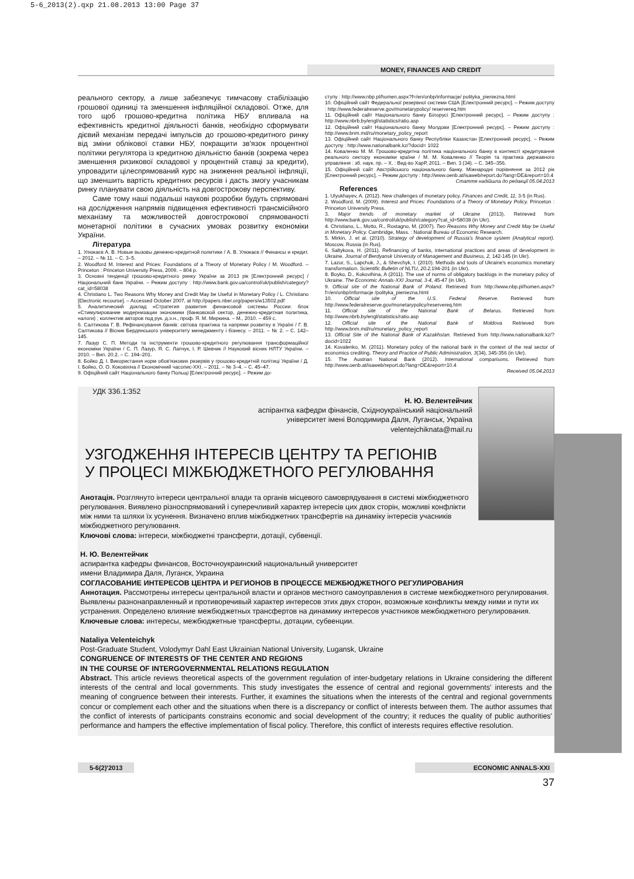5-6_2013(2).qxp 21.08.2013 13:00 Page 37
MONEY, FINANCES AND CREDIT
реального сектору, а лише забезпечує тимчасову стабілізацію грошової одиниці та зменшення інфляційної складової. Отже, для того щоб грошово-кредитна політика НБУ впливала на ефективність кредитної діяльності банків, необхідно сформувати дієвий механізм передачі імпульсів до грошово-кредитного ринку від зміни облікової ставки НБУ, покращити зв'язок процентної політики регулятора із кредитною діяльністю банків (зокрема через зменшення ризикової складової у процентній ставці за кредити), упровадити цілеспрямований курс на зниження реальної інфляції, що зменшить вартість кредитних ресурсів і дасть змогу учасникам ринку планувати свою діяльність на довгострокову перспективу.
Саме тому наші подальші наукові розробки будуть спрямовані на дослідження напрямів підвищення ефективності трансмісійного механізму та можливостей довгострокової спрямованості монетарної політики в сучасних умовах розвитку економіки України.
Література
1. Улюкаєв А. В. Новые вызовы денежно-кредитной политики / А. В. Улюкаєв // Финансы и кредит. – 2012. – № 11. – С. 3–5.
2. Woodford M. Interest and Prices: Foundations of a Theory of Monetary Policy / M. Woodford. – Princeton : Princeton University Press, 2009. – 804 p.
3. Основні тенденції грошово-кредитного ринку України за 2013 рік [Електронний ресурс] / Національний банк України. – Режим доступу : http://www.bank.gov.ua/control/uk/publish/category? cat_id=58038
4. Christiano L. Two Reasons Why Money and Credit May be Useful in Monetary Policy / L. Christiano [Electronic recourse]. – Accessed October 2007, at http://papers.nber.org/papers/w13502.pdf
5. Аналитический доклад «Стратегия развития финансовой системы России: блок «Стимулирование модернизации экономики (банковской сектор, денежно-кредитная политика, налоги) ; коллектив авторов под рук. д.э.н., проф. Я. М. Миркина. – М., 2010. – 459 с.
6. Салтикова Г. В. Рефінансування банків: світова практика та напрями розвитку в Україні / Г. В. Салтикова // Вісник Бердянського університету менеджменту і бізнесу. – 2011. – № 2. – С. 142–145.
7. Лазур С. П. Методи та інструменти грошово-кредитного регулювання трансформаційної економіки України / С. П. Лазур, Я. С. Лапчук, І. Р. Шевчик // Науковий вісник НЛТУ України. – 2010. – Вип. 20.2. – С. 194–201.
8. Бойко Д. І. Використання норм обов'язкових резервів у грошово-кредитній політиці України / Д. І. Бойко, О. О. Коковіхіна // Економічний часопис-XXI. – 2011. – № 3–4. – С. 45–47.
9. Офіційний сайт Національного банку Польщі [Електронний ресурс]. – Режим до-
ступу : http://www.nbp.pl/homen.aspx?f=/en/onbp/informacje/ polityka_pieniezna.html
10. Офіційний сайт Федеральної резервної системи США [Електронний ресурс]. – Режим доступу : http://www.federalreserve.gov/monetarypolicy/ reservereq.htm
11. Офіційний сайт Національного банку Білорусі [Електронний ресурс]. – Режим доступу : http://www.nbrb.by/engl/statistics/ratio.asp
12. Офіційний сайт Національного банку Молдови [Електронний ресурс]. – Режим доступу : http://www.bnm.md/ru/monetary_policy_report
13. Офіційний сайт Національного банку Республіки Казахстан [Електронний ресурс]. – Режим доступу : http://www.nationalbank.kz/?docid= 1022
14. Коваленко М. М. Грошово-кредитна політика національного банку в контексті кредитування реального сектору економіки країни / М. М. Коваленко // Теорія та практика державного управління : зб. наук. пр. – Х. : Вид-во ХарР, 2011. – Вип. 3 (34). – С. 345–356.
15. Офіційний сайт Австрійського національного банку. Міжнародні порівняння за 2012 рік [Електронний ресурс]. – Режим доступу : http://www.oenb.at/isaweb/report.do?lang=DE&report=10.4
Стаття надійшла до редакції 05.04.2013
References
1. Ulyukhayev, A. (2012). New challenges of monetary policy. Finances and Credit, 11, 3-5 (in Rus).
2. Woodford, M. (2009). Interest and Prices: Foundations of a Theory of Monetary Policy. Princeton : Princeton University Press.
3. Major trends of monetary market of Ukraine (2013). Retrieved from http://www.bank.gov.ua/control/uk/publish/category?cat_id=58038 (in Ukr).
4. Christiano, L., Motto, R., Rostagno, M. (2007). Two Reasons Why Money and Credit May be Useful in Monetary Policy. Cambridge, Mass. : National Bureau of Economic Research.
5. Mirkin, J. et al. (2010). Strategy of development of Russia's finance system (Analytical report). Moscow, Russia (in Rus).
6. Saltykova, H. (2011). Refinancing of banks, international practices and areas of development in Ukraine. Journal of Berdyansk University of Management and Business, 2, 142-145 (in Ukr).
7. Lazur, S., Lapchuk, J., & Shevchyk, I. (2010). Methods and tools of Ukraine's economics monetary transformation. Scientific Bulletin of NLTU, 20.2, 194-201 (in Ukr).
8. Boyko, D., Kokovihina, A (2011). The use of norms of obligatory backlogs in the monetary policy of Ukraine. The Economic Annals-XXI Journal, 3-4, 45-47 (in Ukr).
9. Official site of the National Bank of Poland. Retrieved from http://www.nbp.pl/homen.aspx?f=/en/onbp/informacje /polityka_pieniezna.html
10. Official site of the U.S. Federal Reserve. Retrieved from http://www.federalreserve.gov/monetarypolicy/reservereq.htm
11. Official site of the National Bank of Belarus. Retrieved from http://www.nbrb.by/engl/statistics/ratio.asp
12. Official site of the National Bank of Moldova Retrieved from http://www.bnm.md/ru/monetary_policy_report
13. Official Site of the National Bank of Kazakhstan. Retrieved from http://www.nationalbank.kz/?docid=1022
14. Kovalenko, M. (2011). Monetary policy of the national bank in the context of the real sector of economics crediting. Theory and Practice of Public Administration, 3(34), 345-356 (in Ukr).
15. The Austrian National Bank (2012). International comparisons. Retrieved from http://www.oenb.at/isaweb/report.do?lang=DE&report=10.4
Received 05.04.2013
УДК 336.1:352
Н. Ю. Велентейчик
аспірантка кафедри фінансів, Східноукраїнський національний
університет імені Володимира Даля, Луганськ, Україна
velentejchiknata@mail.ru
УЗГОДЖЕННЯ ІНТЕРЕСІВ ЦЕНТРУ ТА РЕГІОНІВ
У ПРОЦЕСІ МІЖБЮДЖЕТНОГО РЕГУЛЮВАННЯ
Анотація. Розглянуто інтереси центральної влади та органів місцевого самоврядування в системі міжбюджетного регулювання. Виявлено різноспрямований і суперечливий характер інтересів цих двох сторін, можливі конфлікти між ними та шляхи їх усунення. Визначено вплив міжбюджетних трансфертів на динаміку інтересів учасників міжбюджетного регулювання.
Ключові слова: інтереси, міжбюджетні трансферти, дотації, субвенції.
Н. Ю. Велентейчик
аспирантка кафедры финансов, Восточноукраинский национальный университет
имени Владимира Даля, Луганск, Украина
СОГЛАСОВАНИЕ ИНТЕРЕСОВ ЦЕНТРА И РЕГИОНОВ В ПРОЦЕССЕ МЕЖБЮДЖЕТНОГО РЕГУЛИРОВАНИЯ
Аннотация. Рассмотрены интересы центральной власти и органов местного самоуправления в системе межбюджетного регулирования. Выявлены разнонаправленный и противоречивый характер интересов этих двух сторон, возможные конфликты между ними и пути их устранения. Определено влияние межбюджетных трансфертов на динамику интересов участников межбюджетного регулирования.
Ключевые слова: интересы, межбюджетные трансферты, дотации, субвенции.
Nataliya Velenteichyk
Post-Graduate Student, Volodymyr Dahl East Ukrainian National University, Lugansk, Ukraine
CONGRUENCE OF INTERESTS OF THE CENTER AND REGIONS
IN THE COURSE OF INTERGOVERNMENTAL RELATIONS REGULATION
Abstract. This article reviews theoretical aspects of the government regulation of inter-budgetary relations in Ukraine considering the different interests of the central and local governments. This study investigates the essence of central and regional governments' interests and the meaning of congruence between their interests. Further, it examines the situations when the interests of the central and regional governments concur or complement each other and the situations when there is a discrepancy or conflict of interests between them. The author assumes that the conflict of interests of participants constrains economic and social development of the country; it reduces the quality of public authorities' performance and hampers the effective implementation of fiscal policy. Therefore, this conflict of interests requires effective resolution.
5-6(2)'2013 ECONOMIC ANNALS-XXI
37